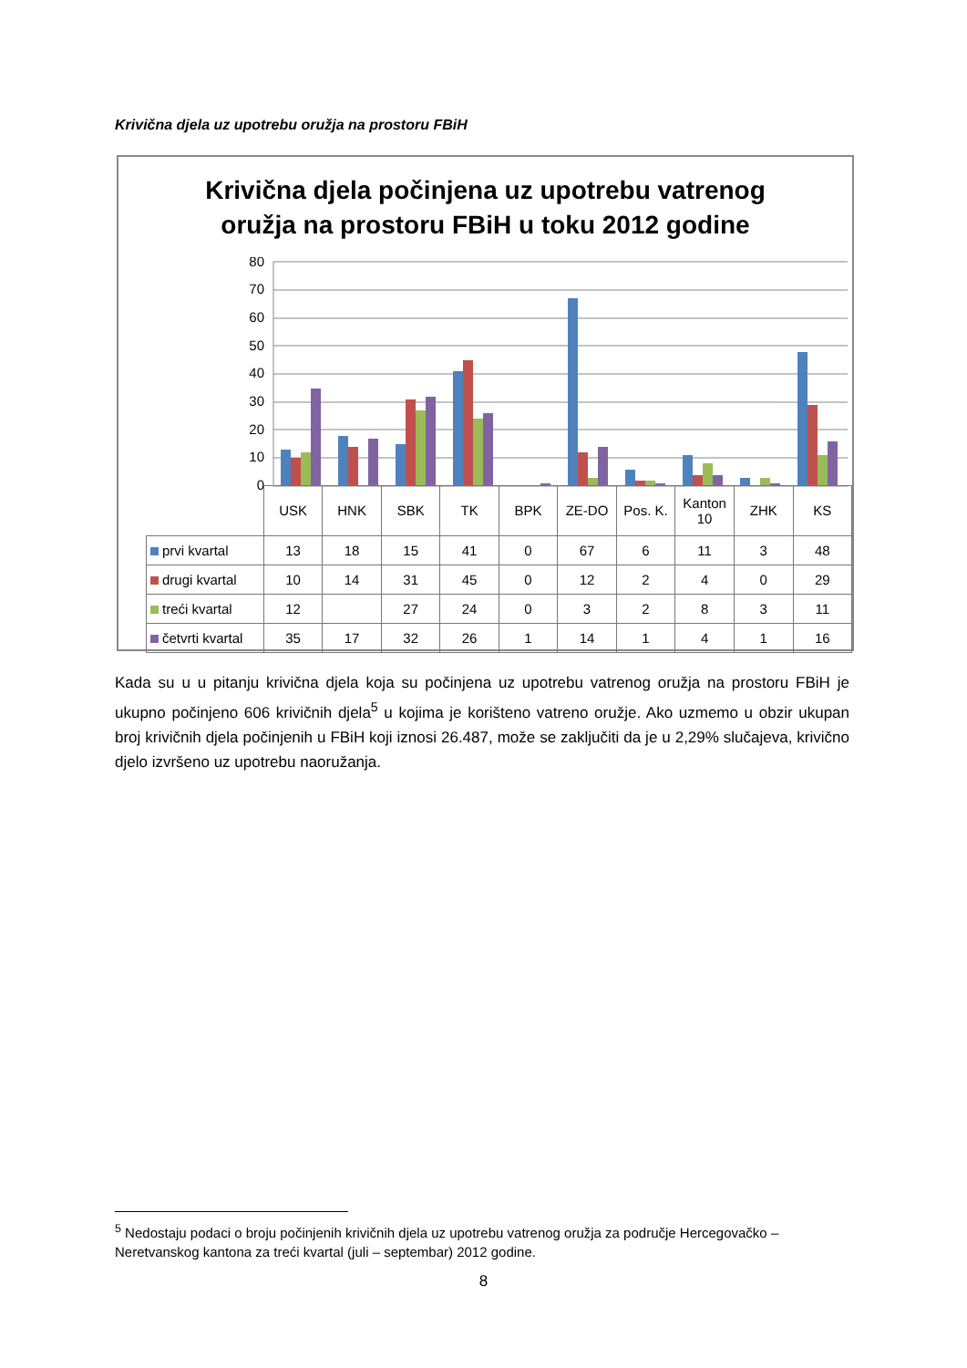Krivična djela uz upotrebu oružja na prostoru FBiH
Krivična djela počinjena uz upotrebu vatrenog
oružja na prostoru FBiH u toku 2012 godine
80
70
60
50
40
30
20
10
0
| | USK | HNK | SBK | TK | BPK | ZE-DO | Pos. K. | Kanton 10 | ZHK | KS |
| --- | --- | --- | --- | --- | --- | --- | --- | --- | --- | --- |
| prvi kvartal | 13 | 18 | 15 | 41 | 0 | 67 | 6 | 11 | 3 | 48 |
| drugi kvartal | 10 | 14 | 31 | 45 | 0 | 12 | 2 | 4 | 0 | 29 |
| treći kvartal | 12 | | 27 | 24 | 0 | 3 | 2 | 8 | 3 | 11 |
| četvrti kvartal | 35 | 17 | 32 | 26 | 1 | 14 | 1 | 4 | 1 | 16 |
Kada su u u pitanju krivična djela koja su počinjena uz upotrebu vatrenog oružja na prostoru FBiH je ukupno počinjeno 606 krivičnih djela<sup>5</sup> u kojima je korišteno vatreno oružje. Ako uzmemo u obzir ukupan broj krivičnih djela počinjenih u FBiH koji iznosi 26.487, može se zaključiti da je u 2,29% slučajeva, krivično djelo izvršeno uz upotrebu naoružanja.
<sup>5</sup> Nedostaju podaci o broju počinjenih krivičnih djela uz upotrebu vatrenog oružja za područje Hercegovačko – Neretvanskog kantona za treći kvartal (juli – septembar) 2012 godine.
8